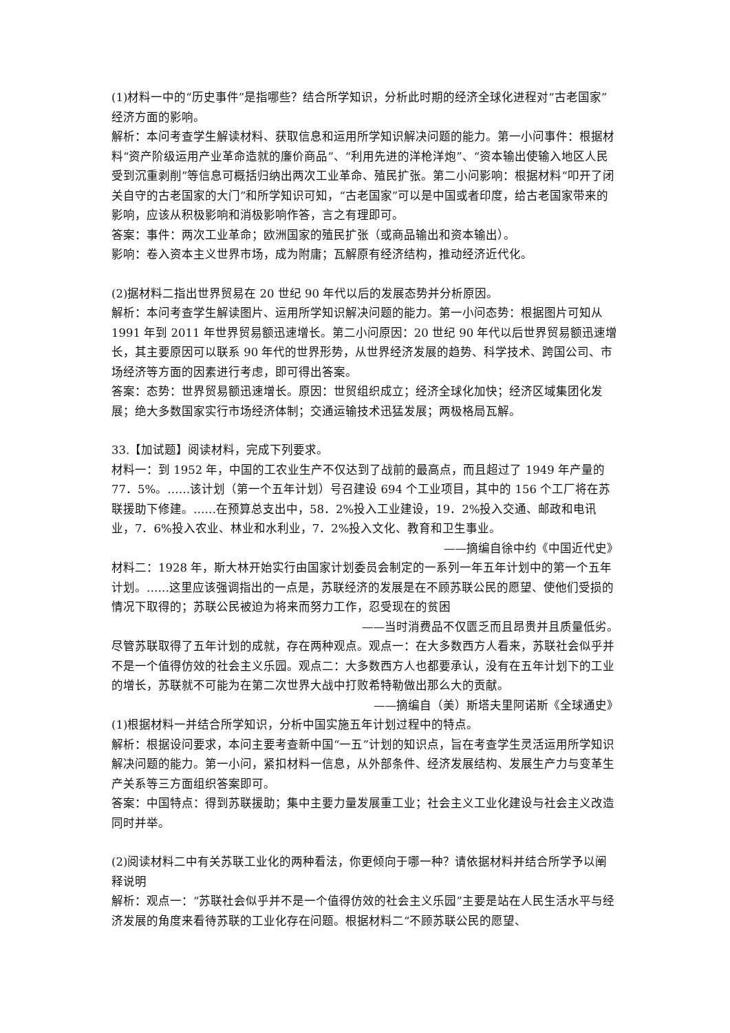(1)材料一中的“历史事件”是指哪些？结合所学知识，分析此时期的经济全球化进程对“古老国家”经济方面的影响。
解析：本问考查学生解读材料、获取信息和运用所学知识解决问题的能力。第一小问事件：根据材料“资产阶级运用产业革命造就的廉价商品”、“利用先进的洋枪洋炮”、“资本输出使输入地区人民受到沉重剥削”等信息可概括归纳出两次工业革命、殖民扩张。第二小问影响：根据材料“叩开了闭关自守的古老国家的大门”和所学知识可知，“古老国家”可以是中国或者印度，给古老国家带来的影响，应该从积极影响和消极影响作答，言之有理即可。
答案：事件：两次工业革命；欧洲国家的殖民扩张（或商品输出和资本输出）。
影响：卷入资本主义世界市场，成为附庸；瓦解原有经济结构，推动经济近代化。
(2)据材料二指出世界贸易在 20 世纪 90 年代以后的发展态势并分析原因。
解析：本问考查学生解读图片、运用所学知识解决问题的能力。第一小问态势：根据图片可知从 1991 年到 2011 年世界贸易额迅速增长。第二小问原因：20 世纪 90 年代以后世界贸易额迅速增长，其主要原因可以联系 90 年代的世界形势，从世界经济发展的趋势、科学技术、跨国公司、市场经济等方面的因素进行考虑，即可得出答案。
答案：态势：世界贸易额迅速增长。原因：世贸组织成立；经济全球化加快；经济区域集团化发展；绝大多数国家实行市场经济体制；交通运输技术迅猛发展；两极格局瓦解。
33.【加试题】阅读材料，完成下列要求。
材料一：到 1952 年，中国的工农业生产不仅达到了战前的最高点，而且超过了 1949 年产量的 77．5%。……该计划（第一个五年计划）号召建设 694 个工业项目，其中的 156 个工厂将在苏联援助下修建。……在预算总支出中，58．2%投入工业建设，19．2%投入交通、邮政和电讯业，7．6%投入农业、林业和水利业，7．2%投入文化、教育和卫生事业。
——摘编自徐中约《中国近代史》
材料二：1928 年，斯大林开始实行由国家计划委员会制定的一系列一年五年计划中的第一个五年计划。……这里应该强调指出的一点是，苏联经济的发展是在不顾苏联公民的愿望、使他们受损的情况下取得的；苏联公民被迫为将来而努力工作，忍受现在的贫困
——当时消费品不仅匮乏而且昂贵并且质量低劣。
尽管苏联取得了五年计划的成就，存在两种观点。观点一：在大多数西方人看来，苏联社会似乎并不是一个值得仿效的社会主义乐园。观点二：大多数西方人也都要承认，没有在五年计划下的工业的增长，苏联就不可能为在第二次世界大战中打败希特勒做出那么大的贡献。
——摘编自（美）斯塔夫里阿诺斯《全球通史》
(1)根据材料一并结合所学知识，分析中国实施五年计划过程中的特点。
解析：根据设问要求，本问主要考查新中国“一五”计划的知识点，旨在考查学生灵活运用所学知识解决问题的能力。第一小问，紧扣材料一信息，从外部条件、经济发展结构、发展生产力与变革生产关系等三方面组织答案即可。
答案：中国特点：得到苏联援助；集中主要力量发展重工业；社会主义工业化建设与社会主义改造同时并举。
(2)阅读材料二中有关苏联工业化的两种看法，你更倾向于哪一种？请依据材料并结合所学予以阐释说明
解析：观点一：“苏联社会似乎并不是一个值得仿效的社会主义乐园”主要是站在人民生活水平与经济发展的角度来看待苏联的工业化存在问题。根据材料二“不顾苏联公民的愿望、